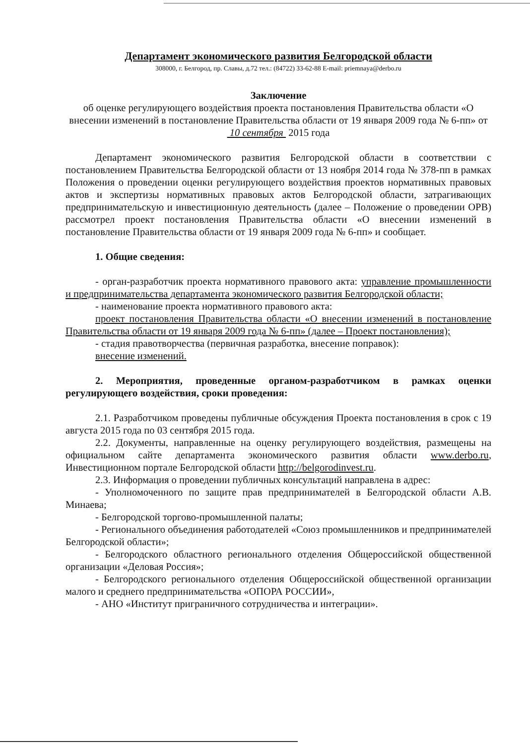Департамент экономического развития Белгородской области
308000, г. Белгород, пр. Славы, д.72 тел.: (84722) 33-62-88 E-mail: priemnaya@derbo.ru
Заключение
об оценке регулирующего воздействия проекта постановления Правительства области «О внесении изменений в постановление Правительства области от 19 января 2009 года № 6-пп» от 10 сентября 2015 года
Департамент экономического развития Белгородской области в соответствии с постановлением Правительства Белгородской области от 13 ноября 2014 года № 378-пп в рамках Положения о проведении оценки регулирующего воздействия проектов нормативных правовых актов и экспертизы нормативных правовых актов Белгородской области, затрагивающих предпринимательскую и инвестиционную деятельность (далее – Положение о проведении ОРВ) рассмотрел проект постановления Правительства области «О внесении изменений в постановление Правительства области от 19 января 2009 года № 6-пп» и сообщает.
1. Общие сведения:
- орган-разработчик проекта нормативного правового акта: управление промышленности и предпринимательства департамента экономического развития Белгородской области;
- наименование проекта нормативного правового акта:
проект постановления Правительства области «О внесении изменений в постановление Правительства области от 19 января 2009 года № 6-пп» (далее – Проект постановления);
- стадия правотворчества (первичная разработка, внесение поправок):
внесение изменений.
2. Мероприятия, проведенные органом-разработчиком в рамках оценки регулирующего воздействия, сроки проведения:
2.1. Разработчиком проведены публичные обсуждения Проекта постановления в срок с 19 августа 2015 года по 03 сентября 2015 года.
2.2. Документы, направленные на оценку регулирующего воздействия, размещены на официальном сайте департамента экономического развития области www.derbo.ru, Инвестиционном портале Белгородской области http://belgorodinvest.ru.
2.3. Информация о проведении публичных консультаций направлена в адрес:
- Уполномоченного по защите прав предпринимателей в Белгородской области А.В. Минаева;
- Белгородской торгово-промышленной палаты;
- Регионального объединения работодателей «Союз промышленников и предпринимателей Белгородской области»;
- Белгородского областного регионального отделения Общероссийской общественной организации «Деловая Россия»;
- Белгородского регионального отделения Общероссийской общественной организации малого и среднего предпринимательства «ОПОРА РОССИИ»,
- АНО «Институт приграничного сотрудничества и интеграции».